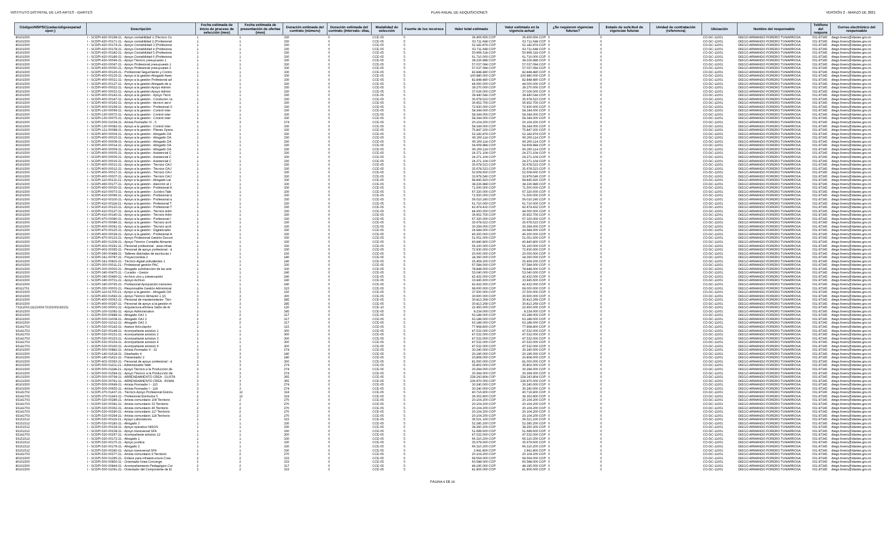INSTITUTO DISTRITAL DE LAS ARTES - IDARTES PLAN ANUAL DE ADQUISICIONES VERSIÓN 2 - MARZO DE 2021
| CódigoUNSPSC(cadacódigoseparad opor;) | Descripción | Fecha estimada de inicio de proceso de selección (mes) | Fecha estimada de presentación de ofertas (mes) | Duración estimada del contrato (número) | Duración estimada del contrato (intervalo: días, | Modalidad de selección | Fuente de los recursos | Valor total estimado | Valor estimado en la vigencia actual | ¿Se requieren vigencias futuras? | Estado de solicitud de vigencias futuras | Unidad de contratación (referencia) | Ubicación | Nombre del responsable | Teléfono del respons | Correo electrónico del responsable |
| --- | --- | --- | --- | --- | --- | --- | --- | --- | --- | --- | --- | --- | --- | --- | --- | --- |
| 80101500 | I - SCDPI-420-00168-21 - Apoyo contabilidad 1 (Técnico Co | 1 | 1 | 330 | 0 | CCE-05 | 5 | 36.406.656 COP | 36.406.656 COP | 0 | 0 | | CO-DC-11001 | DIEGO ARMANDO FORERO TUNARROSA | 031 87345 | diego.forero@idartes.gov.co |
| 80101500 | I - SCDPI-420-00171-21 - Apoyo contabilidad 2 (Profesional | 1 | 1 | 330 | 0 | CCE-05 | 5 | 63.711.648 COP | 63.711.648 COP | 0 | 0 | | CO-DC-11001 | DIEGO ARMANDO FORERO TUNARROSA | 031 87345 | diego.forero@idartes.gov.co |
| 80101500 | I - SCDPI-420-00174-21 - Apoyo Contabilidad 3 (Profesiona | 1 | 1 | 330 | 0 | CCE-05 | 5 | 52.182.874 COP | 52.182.874 COP | 0 | 0 | | CO-DC-11001 | DIEGO ARMANDO FORERO TUNARROSA | 031 87345 | diego.forero@idartes.gov.co |
| 80101500 | I - SCDPI-420-00178-21 - Apoyo Contabilidad 4 (Profesiona | 1 | 1 | 330 | 0 | CCE-05 | 5 | 63.711.648 COP | 63.711.648 COP | 0 | 0 | | CO-DC-11001 | DIEGO ARMANDO FORERO TUNARROSA | 031 87345 | diego.forero@idartes.gov.co |
| 80101500 | I - SCDPI-420-00182-21 - Apoyo Contabilidad 5 (Profesiona | 1 | 1 | 330 | 0 | CCE-05 | 5 | 50.969.318 COP | 50.969.318 COP | 0 | 0 | | CO-DC-11001 | DIEGO ARMANDO FORERO TUNARROSA | 031 87345 | diego.forero@idartes.gov.co |
| 80101500 | I - SCDPI-420-00186-21 - Apoyo Contabilidad 6 (Profesiona | 1 | 1 | 330 | 0 | CCE-05 | 5 | 61.710.000 COP | 61.710.000 COP | 0 | 0 | | CO-DC-11001 | DIEGO ARMANDO FORERO TUNARROSA | 031 87345 | diego.forero@idartes.gov.co |
| 80101500 | I - SCDPI-430-00046-21 - Apoyo Técnico presupuesto 1 | 1 | 1 | 330 | 0 | CCE-05 | 5 | 38.226.989 COP | 38.226.989 COP | 0 | 0 | | CO-DC-11001 | DIEGO ARMANDO FORERO TUNARROSA | 031 87345 | diego.forero@idartes.gov.co |
| 80101500 | I - SCDPI-430-00047-21 - Apoyo Profesional presupuesto 1 | 1 | 1 | 330 | 0 | CCE-05 | 5 | 57.037.094 COP | 57.037.094 COP | 0 | 0 | | CO-DC-11001 | DIEGO ARMANDO FORERO TUNARROSA | 031 87345 | diego.forero@idartes.gov.co |
| 80101500 | I - SCDPI-430-00050-21 - Apoyo Profesional presupuesto 2 | 1 | 1 | 330 | 0 | CCE-05 | 5 | 57.037.094 COP | 57.037.094 COP | 0 | 0 | | CO-DC-11001 | DIEGO ARMANDO FORERO TUNARROSA | 031 87345 | diego.forero@idartes.gov.co |
| 80101500 | I - SCDPI-400-00126-21 - Profesional Seguimiento y Contro | 1 | 1 | 330 | 0 | CCE-05 | 5 | 82.848.480 COP | 82.848.480 COP | 0 | 0 | | CO-DC-11001 | DIEGO ARMANDO FORERO TUNARROSA | 031 87345 | diego.forero@idartes.gov.co |
| 80101500 | I - SCDPI-400-00135-21 - Apoyo a la gestión Abogado Ases | 1 | 1 | 330 | 0 | CCE-05 | 5 | 100.980.000 COP | 100.980.000 COP | 0 | 0 | | CO-DC-11001 | DIEGO ARMANDO FORERO TUNARROSA | 031 87345 | diego.forero@idartes.gov.co |
| 80101500 | I - SCDPI-400-00021-21 - Apoyo a la gestión Profesional ad | 1 | 1 | 330 | 0 | CCE-05 | 5 | 82.848.480 COP | 82.848.480 COP | 0 | 0 | | CO-DC-11001 | DIEGO ARMANDO FORERO TUNARROSA | 031 87345 | diego.forero@idartes.gov.co |
| 80101500 | I - SCDPI-400-00137-21 - Apoyo a la gestión Abogado de a | 1 | 1 | 330 | 0 | CCE-05 | 5 | 44.000.000 COP | 44.000.000 COP | 0 | 0 | | CO-DC-11001 | DIEGO ARMANDO FORERO TUNARROSA | 031 87345 | diego.forero@idartes.gov.co |
| 80101500 | I - SCDPI-400-00022-21 - Apoyo a la gestión Apoyo Admini | 1 | 1 | 330 | 0 | CCE-05 | 5 | 39.270.000 COP | 39.270.000 COP | 0 | 0 | | CO-DC-11001 | DIEGO ARMANDO FORERO TUNARROSA | 031 87345 | diego.forero@idartes.gov.co |
| 80101500 | I - SCDPI-400-00023-21 - Apoyo a la gestión Apoyo Admini | 1 | 1 | 330 | 0 | CCE-05 | 5 | 37.026.000 COP | 37.026.000 COP | 0 | 0 | | CO-DC-11001 | DIEGO ARMANDO FORERO TUNARROSA | 031 87345 | diego.forero@idartes.gov.co |
| 80101500 | I - SCDPI-400-00143-21 - Apoyo a la gestión - Apoyo Técni | 1 | 1 | 330 | 0 | CCE-05 | 5 | 39.440.544 COP | 39.440.544 COP | 0 | 0 | | CO-DC-11001 | DIEGO ARMANDO FORERO TUNARROSA | 031 87345 | diego.forero@idartes.gov.co |
| 80101500 | I - SCDPI-400-00147-21 - Apoyo a la gestión - Conductor ca | 1 | 1 | 330 | 0 | CCE-05 | 5 | 35.678.523 COP | 35.678.523 COP | 0 | 0 | | CO-DC-11001 | DIEGO ARMANDO FORERO TUNARROSA | 031 87345 | diego.forero@idartes.gov.co |
| 80101500 | I - SCDPI-400-00162-21 - Apoyo a la gestión - técnico servi | 1 | 1 | 330 | 0 | CCE-05 | 5 | 36.952.756 COP | 36.952.756 COP | 0 | 0 | | CO-DC-11001 | DIEGO ARMANDO FORERO TUNARROSA | 031 87345 | diego.forero@idartes.gov.co |
| 80101500 | I - SCDPI-400-00169-21 - Apoyo a la gestión - Profesional S | 1 | 1 | 330 | 0 | CCE-05 | 5 | 72.930.000 COP | 72.930.000 COP | 0 | 0 | | CO-DC-11001 | DIEGO ARMANDO FORERO TUNARROSA | 031 87345 | diego.forero@idartes.gov.co |
| 80101500 | I - SCDPI-130-00069-21 - Apoyo a la gestión - Control inter | 1 | 1 | 330 | 0 | CCE-05 | 5 | 58.344.000 COP | 58.344.000 COP | 0 | 0 | | CO-DC-11001 | DIEGO ARMANDO FORERO TUNARROSA | 031 87345 | diego.forero@idartes.gov.co |
| 80101500 | I - SCDPI-130-00072-21 - Apoyo a la gestión - Control inter | 1 | 1 | 330 | 0 | CCE-05 | 5 | 58.344.000 COP | 58.344.000 COP | 0 | 0 | | CO-DC-11001 | DIEGO ARMANDO FORERO TUNARROSA | 031 87345 | diego.forero@idartes.gov.co |
| 80101500 | I - SCDPI-130-00075-21 - Apoyo a la gestión - Control inter | 1 | 1 | 330 | 0 | CCE-05 | 5 | 58.344.000 COP | 58.344.000 COP | 0 | 0 | | CO-DC-11001 | DIEGO ARMANDO FORERO TUNARROSA | 031 87345 | diego.forero@idartes.gov.co |
| 80101500 | I - SCDPI-500-01034-21 - Artista Formador IV - 5 | 3 | 3 | 274 | 0 | CCE-05 | 5 | 20.104.200 COP | 20.104.200 COP | 0 | 0 | | CO-DC-11001 | DIEGO ARMANDO FORERO TUNARROSA | 031 87345 | diego.forero@idartes.gov.co |
| 80101500 | I - SCDPI-130-00082-21 - Apoyo a la gestión - Control inter | 1 | 1 | 330 | 0 | CCE-05 | 5 | 58.344.000 COP | 58.344.000 COP | 0 | 0 | | CO-DC-11001 | DIEGO ARMANDO FORERO TUNARROSA | 031 87345 | diego.forero@idartes.gov.co |
| 80101500 | I - SCDPI-121-00088-21 - Apoyo a la gestión - Planes Opera | 1 | 1 | 330 | 0 | CCE-05 | 5 | 75.847.200 COP | 75.847.200 COP | 0 | 0 | | CO-DC-11001 | DIEGO ARMANDO FORERO TUNARROSA | 031 87345 | diego.forero@idartes.gov.co |
| 80101500 | I - SCDPI-400-00004-21 - Apoyo a la gestión - Abogado OA | 1 | 1 | 330 | 0 | CCE-05 | 5 | 52.182.874 COP | 52.182.874 COP | 0 | 0 | | CO-DC-11001 | DIEGO ARMANDO FORERO TUNARROSA | 031 87345 | diego.forero@idartes.gov.co |
| 80101500 | I - SCDPI-400-00015-21 - Apoyo a la gestión - Abogado OA | 1 | 1 | 330 | 0 | CCE-05 | 5 | 66.260.114 COP | 66.260.114 COP | 0 | 0 | | CO-DC-11001 | DIEGO ARMANDO FORERO TUNARROSA | 031 87345 | diego.forero@idartes.gov.co |
| 80101500 | I - SCDPI-400-00008-21 - Apoyo a la gestión - Abogado OA | 1 | 1 | 330 | 0 | CCE-05 | 5 | 66.260.114 COP | 66.260.114 COP | 0 | 0 | | CO-DC-11001 | DIEGO ARMANDO FORERO TUNARROSA | 031 87345 | diego.forero@idartes.gov.co |
| 80101500 | I - SCDPI-400-00014-21 - Apoyo a la gestión - Abogado OA | 1 | 1 | 330 | 0 | CCE-05 | 5 | 54.609.984 COP | 54.609.984 COP | 0 | 0 | | CO-DC-11001 | DIEGO ARMANDO FORERO TUNARROSA | 031 87345 | diego.forero@idartes.gov.co |
| 80101500 | I - SCDPI-400-00009-21 - Apoyo a la gestión - Abogado OA | 1 | 1 | 330 | 0 | CCE-05 | 5 | 66.260.114 COP | 66.260.114 COP | 0 | 0 | | CO-DC-11001 | DIEGO ARMANDO FORERO TUNARROSA | 031 87345 | diego.forero@idartes.gov.co |
| 80101500 | I - SCDPI-400-00005-21 - Apoyo a la gestión - Asistencial C | 1 | 1 | 330 | 0 | CCE-05 | 5 | 24.271.104 COP | 24.271.104 COP | 0 | 0 | | CO-DC-11001 | DIEGO ARMANDO FORERO TUNARROSA | 031 87345 | diego.forero@idartes.gov.co |
| 80101500 | I - SCDPI-400-00006-21 - Apoyo a la gestión - Asistencial C | 1 | 1 | 330 | 0 | CCE-05 | 5 | 24.271.104 COP | 24.271.104 COP | 0 | 0 | | CO-DC-11001 | DIEGO ARMANDO FORERO TUNARROSA | 031 87345 | diego.forero@idartes.gov.co |
| 80101500 | I - SCDPI-400-00016-21 - Apoyo a la gestión - Asistencial C | 1 | 1 | 330 | 0 | CCE-05 | 5 | 24.271.104 COP | 24.271.104 COP | 0 | 0 | | CO-DC-11001 | DIEGO ARMANDO FORERO TUNARROSA | 031 87345 | diego.forero@idartes.gov.co |
| 80101500 | I - SCDPI-400-00013-21 - Apoyo a la gestión - Técnico OAJ | 1 | 1 | 330 | 0 | CCE-05 | 5 | 35.678.523 COP | 35.678.523 COP | 0 | 0 | | CO-DC-11001 | DIEGO ARMANDO FORERO TUNARROSA | 031 87345 | diego.forero@idartes.gov.co |
| 80101500 | I - SCDPI-400-00012-21 - Apoyo a la gestión - Técnico OAJ | 1 | 1 | 330 | 0 | CCE-05 | 5 | 35.678.523 COP | 35.678.523 COP | 0 | 0 | | CO-DC-11001 | DIEGO ARMANDO FORERO TUNARROSA | 031 87345 | diego.forero@idartes.gov.co |
| 80101500 | I - SCDPI-400-00017-21 - Apoyo a la gestión - Técnico OAJ | 1 | 1 | 330 | 0 | CCE-05 | 5 | 52.509.600 COP | 52.509.600 COP | 0 | 0 | | CO-DC-11001 | DIEGO ARMANDO FORERO TUNARROSA | 031 87345 | diego.forero@idartes.gov.co |
| 80101500 | I - SCDPI-400-00007-21 - Apoyo a la gestión - Técnico OAJ | 1 | 1 | 330 | 0 | CCE-05 | 5 | 33.979.546 COP | 33.979.546 COP | 0 | 0 | | CO-DC-11001 | DIEGO ARMANDO FORERO TUNARROSA | 031 87345 | diego.forero@idartes.gov.co |
| 80101500 | I - SCDPI-110-00132-21 - Apoyo a la gestión - Abogado Lat | 1 | 1 | 330 | 0 | CCE-05 | 5 | 68.845.920 COP | 68.845.920 COP | 0 | 0 | | CO-DC-11001 | DIEGO ARMANDO FORERO TUNARROSA | 031 87345 | diego.forero@idartes.gov.co |
| 80101500 | I - SCDPI-460-00177-21 - Apoyo a la gestión - Atención al c | 1 | 1 | 330 | 0 | CCE-05 | 5 | 38.226.989 COP | 38.226.989 COP | 0 | 0 | | CO-DC-11001 | DIEGO ARMANDO FORERO TUNARROSA | 031 87345 | diego.forero@idartes.gov.co |
| 80101500 | I - SCDPI-400-00030-21 - Apoyo a la gestión - Profesional A | 1 | 1 | 330 | 0 | CCE-05 | 5 | 71.500.000 COP | 71.500.000 COP | 0 | 0 | | CO-DC-11001 | DIEGO ARMANDO FORERO TUNARROSA | 031 87345 | diego.forero@idartes.gov.co |
| 80101500 | I - SCDPI-410-00073-21 - Apoyo a la gestión - Jurídico Tale | 1 | 1 | 330 | 0 | CCE-05 | 5 | 67.320.000 COP | 67.320.000 COP | 0 | 0 | | CO-DC-11001 | DIEGO ARMANDO FORERO TUNARROSA | 031 87345 | diego.forero@idartes.gov.co |
| 80101500 | I - SCDPI-410-00096-21 - Apoyo a la gestión - Profesional a | 1 | 1 | 330 | 0 | CCE-05 | 5 | 71.500.000 COP | 71.500.000 COP | 0 | 0 | | CO-DC-11001 | DIEGO ARMANDO FORERO TUNARROSA | 031 87345 | diego.forero@idartes.gov.co |
| 80101500 | I - SCDPI-410-00100-21 - Apoyo a la gestión - Profesional a | 1 | 1 | 330 | 0 | CCE-05 | 5 | 56.010.240 COP | 56.010.240 COP | 0 | 0 | | CO-DC-11001 | DIEGO ARMANDO FORERO TUNARROSA | 031 87345 | diego.forero@idartes.gov.co |
| 80101500 | I - SCDPI-410-00118-21 - Apoyo a la gestión - Profesional T | 1 | 1 | 330 | 0 | CCE-05 | 5 | 61.710.000 COP | 61.710.000 COP | 0 | 0 | | CO-DC-11001 | DIEGO ARMANDO FORERO TUNARROSA | 031 87345 | diego.forero@idartes.gov.co |
| 80101500 | I - SCDPI-410-00122-21 - Apoyo a la gestión - Profesional T | 1 | 1 | 330 | 0 | CCE-05 | 5 | 42.474.432 COP | 42.474.432 COP | 0 | 0 | | CO-DC-11001 | DIEGO ARMANDO FORERO TUNARROSA | 031 87345 | diego.forero@idartes.gov.co |
| 80101500 | I - SCDPI-410-00127-21 - Apoyo a la gestión - Técnico Adm | 1 | 1 | 330 | 0 | CCE-05 | 5 | 44.000.000 COP | 44.000.000 COP | 0 | 0 | | CO-DC-11001 | DIEGO ARMANDO FORERO TUNARROSA | 031 87345 | diego.forero@idartes.gov.co |
| 80101500 | I - SCDPI-410-00140-21 - Apoyo a la gestión - Técnico Adm | 1 | 1 | 330 | 0 | CCE-05 | 5 | 36.952.756 COP | 36.952.756 COP | 0 | 0 | | CO-DC-11001 | DIEGO ARMANDO FORERO TUNARROSA | 031 87345 | diego.forero@idartes.gov.co |
| 80101500 | I - SCDPI-470-00080-21 - Apoyo a la gestión - Profesional I | 1 | 1 | 330 | 0 | CCE-05 | 5 | 67.320.000 COP | 67.320.000 COP | 0 | 0 | | CO-DC-11001 | DIEGO ARMANDO FORERO TUNARROSA | 031 87345 | diego.forero@idartes.gov.co |
| 80101500 | I - SCDPI-470-00086-21 - Apoyo a la gestión - Técnico arch | 1 | 1 | 330 | 0 | CCE-05 | 5 | 35.678.523 COP | 35.678.523 COP | 0 | 0 | | CO-DC-11001 | DIEGO ARMANDO FORERO TUNARROSA | 031 87345 | diego.forero@idartes.gov.co |
| 80101500 | I - SCDPI-400-00091-21 - Apoyo a la gestión - Técnico arch | 1 | 1 | 330 | 0 | CCE-05 | 5 | 30.294.000 COP | 30.294.000 COP | 0 | 0 | | CO-DC-11001 | DIEGO ARMANDO FORERO TUNARROSA | 031 87345 | diego.forero@idartes.gov.co |
| 80101500 | I - SCDPI-470-00125-21 - Apoyo a la gestión - Digitalizador | 1 | 1 | 330 | 0 | CCE-05 | 5 | 24.684.000 COP | 24.684.000 COP | 0 | 0 | | CO-DC-11001 | DIEGO ARMANDO FORERO TUNARROSA | 031 87345 | diego.forero@idartes.gov.co |
| 80101500 | I - SCDPI-400-00028-21 - Apoyo a la gestión - Profesional A | 1 | 1 | 330 | 0 | CCE-05 | 5 | 46.200.000 COP | 46.200.000 COP | 0 | 0 | | CO-DC-11001 | DIEGO ARMANDO FORERO TUNARROSA | 031 87345 | diego.forero@idartes.gov.co |
| 80101500 | I - SCDPI-470-00133-21 - Apoyo Profesional Gestión Docum | 1 | 1 | 330 | 0 | CCE-05 | 5 | 51.051.000 COP | 51.051.000 COP | 0 | 0 | | CO-DC-11001 | DIEGO ARMANDO FORERO TUNARROSA | 031 87345 | diego.forero@idartes.gov.co |
| 80101500 | I - SCDPI-450-01309-21 - Apoyo Técnico Contable Almacén | 1 | 1 | 330 | 0 | CCE-05 | 5 | 40.840.800 COP | 40.840.800 COP | 0 | 0 | | CO-DC-11001 | DIEGO ARMANDO FORERO TUNARROSA | 031 87345 | diego.forero@idartes.gov.co |
| 80101500 | I - SCDPI-402-00291-21 - Personal profesional - área infrae | 1 | 1 | 330 | 0 | CCE-05 | 5 | 56.100.000 COP | 56.100.000 COP | 0 | 0 | | CO-DC-11001 | DIEGO ARMANDO FORERO TUNARROSA | 031 87345 | diego.forero@idartes.gov.co |
| 80101500 | I - SCDPI-402-00395-21 - Personal de apoyo profesional - á | 1 | 1 | 330 | 0 | CCE-05 | 5 | 72.930.000 COP | 72.930.000 COP | 0 | 0 | | CO-DC-11001 | DIEGO ARMANDO FORERO TUNARROSA | 031 87345 | diego.forero@idartes.gov.co |
| 80101500 | I - SCDPI-360-00489-21 - Talleres distritales de escrituras c | 1 | 1 | 150 | 0 | CCE-05 | 5 | 20.000.000 COP | 20.000.000 COP | 0 | 0 | | CO-DC-11001 | DIEGO ARMANDO FORERO TUNARROSA | 031 87345 | diego.forero@idartes.gov.co |
| 80101500 | I - SCDPI-341-00787-21 - Proyeccionista 2 | 1 | 1 | 180 | 0 | CCE-05 | 5 | 18.360.000 COP | 18.360.000 COP | 0 | 0 | | CO-DC-11001 | DIEGO ARMANDO FORERO TUNARROSA | 031 87345 | diego.forero@idartes.gov.co |
| 80101500 | I - SCDPI-341-00815-21 - Técnico digital polivalentes 1 | 1 | 1 | 240 | 0 | CCE-05 | 5 | 25.459.200 COP | 25.459.200 COP | 0 | 0 | | CO-DC-11001 | DIEGO ARMANDO FORERO TUNARROSA | 031 87345 | diego.forero@idartes.gov.co |
| 80101500 | I - SCDPI-300-00011-21 - Profesional gestión PAC | 1 | 1 | 330 | 0 | CCE-05 | 5 | 67.584.000 COP | 67.584.000 COP | 0 | 0 | | CO-DC-11001 | DIEGO ARMANDO FORERO TUNARROSA | 031 87345 | diego.forero@idartes.gov.co |
| 80101500 | I - SCDPI-300-00002-21 - Abogado subdirección de las arte | 1 | 1 | 330 | 0 | CCE-05 | 5 | 78.848.000 COP | 78.848.000 COP | 0 | 0 | | CO-DC-11001 | DIEGO ARMANDO FORERO TUNARROSA | 031 87345 | diego.forero@idartes.gov.co |
| 80101500 | I - SCDPI-340-00475-21 - Curador - Gestor | 1 | 1 | 240 | 0 | CCE-05 | 5 | 53.040.000 COP | 53.040.000 COP | 0 | 0 | | CO-DC-11001 | DIEGO ARMANDO FORERO TUNARROSA | 031 87345 | diego.forero@idartes.gov.co |
| 80101500 | I - SCDPI-340-00490-21 - Archivo vivo y preservación | 1 | 1 | 240 | 0 | CCE-05 | 5 | 42.432.000 COP | 42.432.000 COP | 0 | 0 | | CO-DC-11001 | DIEGO ARMANDO FORERO TUNARROSA | 031 87345 | diego.forero@idartes.gov.co |
| 80101500 | I - SCDPI-340-00721-21 - Apoyo Archivo | 1 | 1 | 240 | 0 | CCE-05 | 5 | 33.945.600 COP | 33.945.600 COP | 0 | 0 | | CO-DC-11001 | DIEGO ARMANDO FORERO TUNARROSA | 031 87345 | diego.forero@idartes.gov.co |
| 80101500 | I - SCDPI-340-00745-21 - Profesional Apropiación transvers | 1 | 1 | 240 | 0 | CCE-05 | 5 | 42.432.000 COP | 42.432.000 COP | 0 | 0 | | CO-DC-11001 | DIEGO ARMANDO FORERO TUNARROSA | 031 87345 | diego.forero@idartes.gov.co |
| 80111701 | I - SCDPI-350-00003-21 - Responsable Gestión Administrat | 1 | 1 | 315 | 0 | CCE-05 | 5 | 69.000.000 COP | 69.000.000 COP | 0 | 0 | | CO-DC-11001 | DIEGO ARMANDO FORERO TUNARROSA | 031 87345 | diego.forero@idartes.gov.co |
| 80101500 | I - SCDPI-110-01705-21 - Apoyo a la gestión - Abogado OA | 3 | 3 | 150 | 0 | CCE-05 | 5 | 37.500.000 COP | 37.500.000 COP | 0 | 0 | | CO-DC-11001 | DIEGO ARMANDO FORERO TUNARROSA | 031 87345 | diego.forero@idartes.gov.co |
| 80101500 | I - SCDPI-450-01692-21 - Apoyo Técnico Almacén 1 (2) | 3 | 3 | 300 | 0 | CCE-05 | 5 | 30.600.000 COP | 30.600.000 COP | 0 | 0 | | CO-DC-11001 | DIEGO ARMANDO FORERO TUNARROSA | 031 87345 | diego.forero@idartes.gov.co |
| 80101500 | I - SCDPI-400-00063-21 - Personal de mantenimiento- Técr | 3 | 3 | 285 | 0 | CCE-05 | 5 | 30.813.269 COP | 30.813.269 COP | 0 | 0 | | CO-DC-11001 | DIEGO ARMANDO FORERO TUNARROSA | 031 87345 | diego.forero@idartes.gov.co |
| 80101500 | I - SCDPI-400-00287-21 - Personal de apoyo a la gestión m | 3 | 3 | 285 | 0 | CCE-05 | 5 | 30.813.269 COP | 30.813.269 COP | 0 | 0 | | CO-DC-11001 | DIEGO ARMANDO FORERO TUNARROSA | 031 87345 | diego.forero@idartes.gov.co |
| 73111503;11121604;72152302;82151 | I - SCDPI-330-00001-21 - Arquitectura efímera Salón de Ar | 1 | 1 | 120 | 0 | CCE-10 | 5 | 22.450.000 COP | 22.450.000 COP | 0 | 0 | | CO-DC-11001 | DIEGO ARMANDO FORERO TUNARROSA | 031 87345 | diego.forero@idartes.gov.co |
| 80101500 | I - SCDPI-100-01082-21 - Apoyo Administrativo | 1 | 1 | 345 | 0 | CCE-05 | 5 | 8.234.000 COP | 8.234.000 COP | 0 | 0 | | CO-DC-11001 | DIEGO ARMANDO FORERO TUNARROSA | 031 87345 | diego.forero@idartes.gov.co |
| 80101500 | I - SCDPI-500-00989-21 - Abogado OAJ 1 | 2 | 2 | 317 | 0 | CCE-05 | 5 | 63.189.000 COP | 63.189.000 COP | 0 | 0 | | CO-DC-11001 | DIEGO ARMANDO FORERO TUNARROSA | 031 87345 | diego.forero@idartes.gov.co |
| 80101500 | I - SCDPI-500-01008-21 - Abogado OAJ 2 | 2 | 2 | 317 | 0 | CCE-05 | 5 | 63.189.000 COP | 63.189.000 COP | 0 | 0 | | CO-DC-11001 | DIEGO ARMANDO FORERO TUNARROSA | 031 87345 | diego.forero@idartes.gov.co |
| 80101500 | I - SCDPI-500-01012-21 - Abogado OAJ 3 | 2 | 2 | 317 | 0 | CCE-05 | 5 | 63.189.000 COP | 63.189.000 COP | 0 | 0 | | CO-DC-11001 | DIEGO ARMANDO FORERO TUNARROSA | 031 87345 | diego.forero@idartes.gov.co |
| 93141703 | I - SCDPI-520-00142-21 - Asesor Articulación | 1 | 1 | 315 | 0 | CCE-05 | 5 | 77.968.800 COP | 77.968.800 COP | 0 | 0 | | CO-DC-11001 | DIEGO ARMANDO FORERO TUNARROSA | 031 87345 | diego.forero@idartes.gov.co |
| 93141703 | I - SCDPI-520-00149-21 - Acompañante artístico 1 | 1 | 1 | 300 | 0 | CCE-05 | 5 | 47.532.000 COP | 47.532.000 COP | 0 | 0 | | CO-DC-11001 | DIEGO ARMANDO FORERO TUNARROSA | 031 87345 | diego.forero@idartes.gov.co |
| 93141703 | I - SCDPI-520-00151-21 - Acompañante artístico 2 | 1 | 1 | 300 | 0 | CCE-05 | 5 | 47.532.000 COP | 47.532.000 COP | 0 | 0 | | CO-DC-11001 | DIEGO ARMANDO FORERO TUNARROSA | 031 87345 | diego.forero@idartes.gov.co |
| 93141703 | I - SCDPI-520-00153-21 - Acompañante artístico 3 | 1 | 1 | 300 | 0 | CCE-05 | 5 | 47.532.000 COP | 47.532.000 COP | 0 | 0 | | CO-DC-11001 | DIEGO ARMANDO FORERO TUNARROSA | 031 87345 | diego.forero@idartes.gov.co |
| 93141703 | I - SCDPI-520-00154-21 - Acompañante artístico 4 | 1 | 1 | 300 | 0 | CCE-05 | 5 | 47.532.000 COP | 47.532.000 COP | 0 | 0 | | CO-DC-11001 | DIEGO ARMANDO FORERO TUNARROSA | 031 87345 | diego.forero@idartes.gov.co |
| 93141703 | I - SCDPI-520-00160-21 - Acompañante artístico 6 | 1 | 1 | 300 | 0 | CCE-05 | 5 | 47.532.000 COP | 47.532.000 COP | 0 | 0 | | CO-DC-11001 | DIEGO ARMANDO FORERO TUNARROSA | 031 87345 | diego.forero@idartes.gov.co |
| 80101500 | I - SCDPI-500-00882-21 - Artista Formador II - 32 | 3 | 3 | 274 | 0 | CCE-05 | 5 | 30.240.000 COP | 30.240.000 COP | 0 | 0 | | CO-DC-11001 | DIEGO ARMANDO FORERO TUNARROSA | 031 87345 | diego.forero@idartes.gov.co |
| 80101500 | I - SCDPI-140-01618-21 - Diseñador 4 | 3 | 3 | 180 | 0 | CCE-05 | 5 | 20.196.000 COP | 20.196.000 COP | 0 | 0 | | CO-DC-11001 | DIEGO ARMANDO FORERO TUNARROSA | 031 87345 | diego.forero@idartes.gov.co |
| 80101500 | I - SCDPI-140-01621-21 - Presentador 2 | 3 | 3 | 180 | 0 | CCE-05 | 5 | 20.808.000 COP | 20.808.000 COP | 0 | 0 | | CO-DC-11001 | DIEGO ARMANDO FORERO TUNARROSA | 031 87345 | diego.forero@idartes.gov.co |
| 80101500 | I - SCDPI-402-00393-21 - Personal de apoyo profesional - á | 2 | 3 | 300 | 0 | CCE-05 | 5 | 81.000.000 COP | 81.000.000 COP | 0 | 0 | | CO-DC-11001 | DIEGO ARMANDO FORERO TUNARROSA | 031 87345 | diego.forero@idartes.gov.co |
| 80101500 | I - SCDPI-500-01151-21 - Administrador Web | 3 | 3 | 274 | 0 | CCE-05 | 5 | 35.802.000 COP | 35.802.000 COP | 0 | 0 | | CO-DC-11001 | DIEGO ARMANDO FORERO TUNARROSA | 031 87345 | diego.forero@idartes.gov.co |
| 80101500 | I - SCDPI-500-01188-21 - Apoyo Técnico a la Producción de | 3 | 3 | 274 | 0 | CCE-05 | 5 | 30.294.000 COP | 30.294.000 COP | 0 | 0 | | CO-DC-11001 | DIEGO ARMANDO FORERO TUNARROSA | 031 87345 | diego.forero@idartes.gov.co |
| 80101500 | I - SCDPI-500-01594-21 - Apoyo Técnico a la Producción de | 3 | 3 | 274 | 0 | CCE-05 | 5 | 30.294.000 COP | 30.294.000 COP | 0 | 0 | | CO-DC-11001 | DIEGO ARMANDO FORERO TUNARROSA | 031 87345 | diego.forero@idartes.gov.co |
| 80131500 | I - SCDPI-500-00768-21 - ARRENDAMIENTO CREA - GUSTA | 3 | 3 | 365 | 0 | CCE-05 | 5 | 228.243.804 COP | 228.243.804 COP | 0 | 0 | | CO-DC-11001 | DIEGO ARMANDO FORERO TUNARROSA | 031 87345 | diego.forero@idartes.gov.co |
| 80131500 | I - SCDPI-500-00781-21 - ARRENDAMIENTO CREA - ROMA | 3 | 3 | 365 | 0 | CCE-05 | 5 | 236.970.000 COP | 236.970.000 COP | 0 | 0 | | CO-DC-11001 | DIEGO ARMANDO FORERO TUNARROSA | 031 87345 | diego.forero@idartes.gov.co |
| 80101500 | I - SCDPI-500-00649-21 - Artista Formador I - 115 | 3 | 3 | 274 | 0 | CCE-05 | 5 | 30.240.000 COP | 30.240.000 COP | 0 | 0 | | CO-DC-11001 | DIEGO ARMANDO FORERO TUNARROSA | 031 87345 | diego.forero@idartes.gov.co |
| 80101500 | I - SCDPI-500-00655-21 - Artista Formador I - 118 | 3 | 3 | 274 | 0 | CCE-05 | 5 | 30.240.000 COP | 30.240.000 COP | 0 | 0 | | CO-DC-11001 | DIEGO ARMANDO FORERO TUNARROSA | 031 87345 | diego.forero@idartes.gov.co |
| 93141702 | I - SCDPI-370-01437-21 - Técnico Apoyo Profesional Estímu | 2 | 12 | 324 | 0 | CCE-05 | 5 | 40.716.900 COP | 40.716.900 COP | 0 | 0 | | CO-DC-11001 | DIEGO ARMANDO FORERO TUNARROSA | 031 87345 | diego.forero@idartes.gov.co |
| 93141702 | I - SCDPI-370-01443-21 - Profesional Estímulos 5 | 2 | 12 | 324 | 0 | CCE-05 | 5 | 36.352.800 COP | 36.352.800 COP | 0 | 0 | | CO-DC-11001 | DIEGO ARMANDO FORERO TUNARROSA | 031 87345 | diego.forero@idartes.gov.co |
| 93141703 | I - SCDPI-520-00286-21 - Artista comunitario 109 Territorio | 2 | 2 | 270 | 0 | CCE-05 | 5 | 20.104.200 COP | 20.104.200 COP | 0 | 0 | | CO-DC-11001 | DIEGO ARMANDO FORERO TUNARROSA | 031 87345 | diego.forero@idartes.gov.co |
| 93141703 | I - SCDPI-520-00381-21 - Artista comunitario 33 Territorio | 2 | 2 | 270 | 0 | CCE-05 | 5 | 20.104.200 COP | 20.104.200 COP | 0 | 0 | | CO-DC-11001 | DIEGO ARMANDO FORERO TUNARROSA | 031 87345 | diego.forero@idartes.gov.co |
| 93141703 | I - SCDPI-520-00362-21 - Artista comunitario 46 Territorio | 2 | 2 | 270 | 0 | CCE-05 | 5 | 20.104.200 COP | 20.104.200 COP | 0 | 0 | | CO-DC-11001 | DIEGO ARMANDO FORERO TUNARROSA | 031 87345 | diego.forero@idartes.gov.co |
| 93141703 | I - SCDPI-520-00290-21 - Artista comunitario 117 Territorio | 2 | 2 | 270 | 0 | CCE-05 | 5 | 20.104.200 COP | 20.104.200 COP | 0 | 0 | | CO-DC-11001 | DIEGO ARMANDO FORERO TUNARROSA | 031 87345 | diego.forero@idartes.gov.co |
| 93141703 | I - SCDPI-520-00294-21 - Artista comunitario 118 Territorio | 2 | 2 | 270 | 0 | CCE-05 | 5 | 20.104.200 COP | 20.104.200 COP | 0 | 0 | | CO-DC-11001 | DIEGO ARMANDO FORERO TUNARROSA | 031 87345 | diego.forero@idartes.gov.co |
| 93151512 | I - SCDPI-520-00119-21 - Apoyo Laboratorios | 1 | 1 | 315 | 0 | CCE-05 | 5 | 36.521.100 COP | 36.521.100 COP | 0 | 0 | | CO-DC-11001 | DIEGO ARMANDO FORERO TUNARROSA | 031 87345 | diego.forero@idartes.gov.co |
| 93151512 | I - SCDPI-520-00183-21 - Abogado 3 | 1 | 1 | 330 | 0 | CCE-05 | 5 | 52.285.200 COP | 52.285.200 COP | 0 | 0 | | CO-DC-11001 | DIEGO ARMANDO FORERO TUNARROSA | 031 87345 | diego.forero@idartes.gov.co |
| 93151512 | I - SCDPI-520-00234-21 - Apoyo operativo NIDOS | 1 | 1 | 330 | 0 | CCE-05 | 5 | 38.260.200 COP | 38.260.200 COP | 0 | 0 | | CO-DC-11001 | DIEGO ARMANDO FORERO TUNARROSA | 031 87345 | diego.forero@idartes.gov.co |
| 93151512 | I - SCDPI-520-00238-21 - Apoyo transversal SFA | 1 | 1 | 330 | 0 | CCE-05 | 5 | 51.699.600 COP | 51.699.600 COP | 0 | 0 | | CO-DC-11001 | DIEGO ARMANDO FORERO TUNARROSA | 031 87345 | diego.forero@idartes.gov.co |
| 93141703 | I - SCDPI-520-00267-21 - Acompañante artístico 12 | 1 | 1 | 300 | 0 | CCE-05 | 5 | 47.532.000 COP | 47.532.000 COP | 0 | 0 | | CO-DC-11001 | DIEGO ARMANDO FORERO TUNARROSA | 031 87345 | diego.forero@idartes.gov.co |
| 93151512 | I - SCDPI-520-00172-21 - Abogado 1 | 1 | 1 | 330 | 0 | CCE-05 | 5 | 66.310.200 COP | 66.310.200 COP | 0 | 0 | | CO-DC-11001 | DIEGO ARMANDO FORERO TUNARROSA | 031 87345 | diego.forero@idartes.gov.co |
| 93151512 | I - SCDPI-520-00175-21 - Apoyo jurídica | 1 | 1 | 330 | 0 | CCE-05 | 5 | 35.679.600 COP | 35.679.600 COP | 0 | 0 | | CO-DC-11001 | DIEGO ARMANDO FORERO TUNARROSA | 031 87345 | diego.forero@idartes.gov.co |
| 93151512 | I - SCDPI-520-00179-21 - Abogado 2 | 1 | 1 | 330 | 0 | CCE-05 | 5 | 66.310.200 COP | 66.310.200 COP | 0 | 0 | | CO-DC-11001 | DIEGO ARMANDO FORERO TUNARROSA | 031 87345 | diego.forero@idartes.gov.co |
| 93151512 | I - SCDPI-520-00240-21 - Apoyo transversal SFA | 1 | 1 | 330 | 0 | CCE-05 | 5 | 2.941.800 COP | 2.941.800 COP | 0 | 0 | | CO-DC-11001 | DIEGO ARMANDO FORERO TUNARROSA | 031 87345 | diego.forero@idartes.gov.co |
| 93141703 | I - SCDPI-520-00277-21 - Artista comunitario 9 Territorio | 2 | 2 | 270 | 0 | CCE-05 | 5 | 20.104.200 COP | 20.104.200 COP | 0 | 0 | | CO-DC-11001 | DIEGO ARMANDO FORERO TUNARROSA | 031 87345 | diego.forero@idartes.gov.co |
| 80101500 | I - SCDPI-500-01295-21 - Enlace para infraestructura Crea | 2 | 2 | 333 | 0 | CCE-05 | 5 | 69.564.000 COP | 69.564.000 COP | 0 | 0 | | CO-DC-11001 | DIEGO ARMANDO FORERO TUNARROSA | 031 87345 | diego.forero@idartes.gov.co |
| 80101500 | I - SCDPI-500-00850-21 - Orientador línea Converge | 2 | 2 | 333 | 0 | CCE-05 | 5 | 60.588.000 COP | 60.588.000 COP | 0 | 0 | | CO-DC-11001 | DIEGO ARMANDO FORERO TUNARROSA | 031 87345 | diego.forero@idartes.gov.co |
| 80101500 | I - SCDPI-500-00844-21 - Acompañamiento Pedagógico Cor | 2 | 2 | 317 | 0 | CCE-05 | 5 | 48.195.000 COP | 48.195.000 COP | 0 | 0 | | CO-DC-11001 | DIEGO ARMANDO FORERO TUNARROSA | 031 87345 | diego.forero@idartes.gov.co |
| 80101500 | I - SCDPI-500-01091-21 - Orientador del Componente de Ei | 2 | 2 | 333 | 0 | CCE-05 | 5 | 81.906.000 COP | 81.906.000 COP | 0 | 0 | | CO-DC-11001 | DIEGO ARMANDO FORERO TUNARROSA | 031 87345 | diego.forero@idartes.gov.co |
PÁGINA 4 DE 24